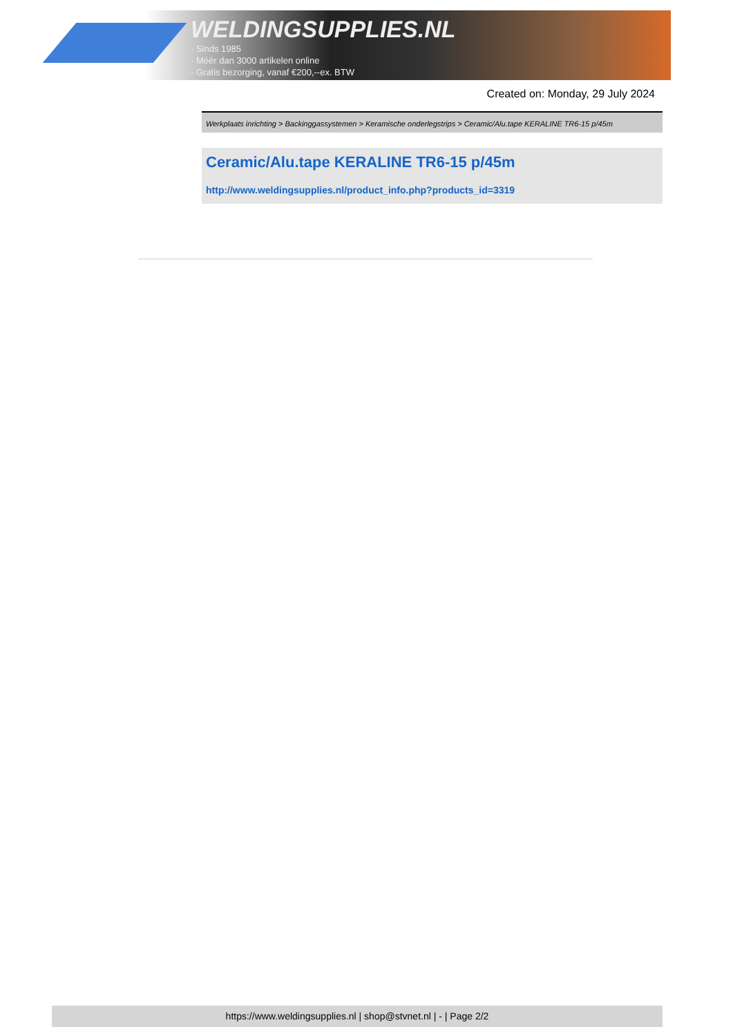WELDINGSUPPLIES.NL
- Sinds 1985
- Méér dan 3000 artikelen online
- Gratis bezorging, vanaf €200,--ex. BTW
Created on: Monday, 29 July 2024
Werkplaats inrichting > Backinggassystemen > Keramische onderlegstrips > Ceramic/Alu.tape KERALINE TR6-15 p/45m
Ceramic/Alu.tape KERALINE TR6-15 p/45m
http://www.weldingsupplies.nl/product_info.php?products_id=3319
https://www.weldingsupplies.nl | shop@stvnet.nl | - | Page 2/2